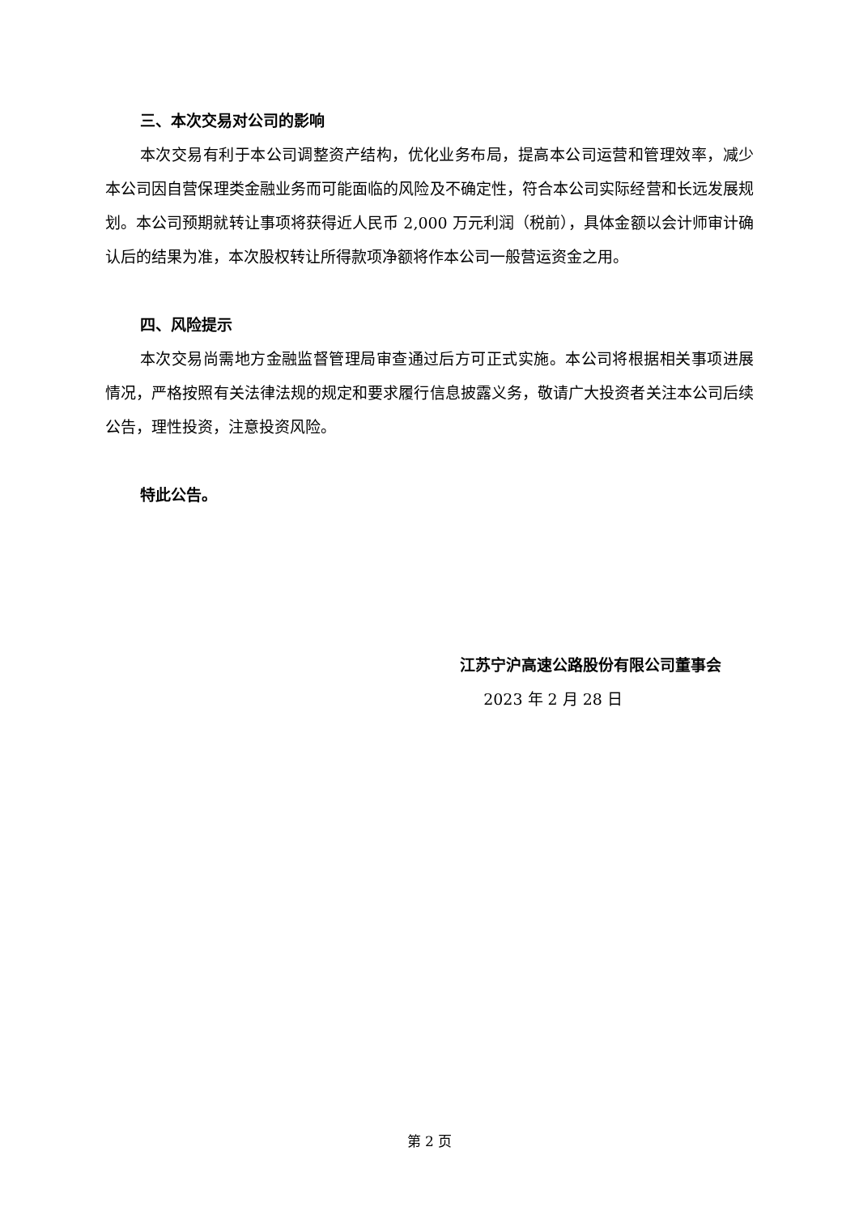三、本次交易对公司的影响
本次交易有利于本公司调整资产结构，优化业务布局，提高本公司运营和管理效率，减少本公司因自营保理类金融业务而可能面临的风险及不确定性，符合本公司实际经营和长远发展规划。本公司预期就转让事项将获得近人民币 2,000 万元利润（税前），具体金额以会计师审计确认后的结果为准，本次股权转让所得款项净额将作本公司一般营运资金之用。
四、风险提示
本次交易尚需地方金融监督管理局审查通过后方可正式实施。本公司将根据相关事项进展情况，严格按照有关法律法规的规定和要求履行信息披露义务，敬请广大投资者关注本公司后续公告，理性投资，注意投资风险。
特此公告。
江苏宁沪高速公路股份有限公司董事会
2023 年 2 月 28 日
第 2 页